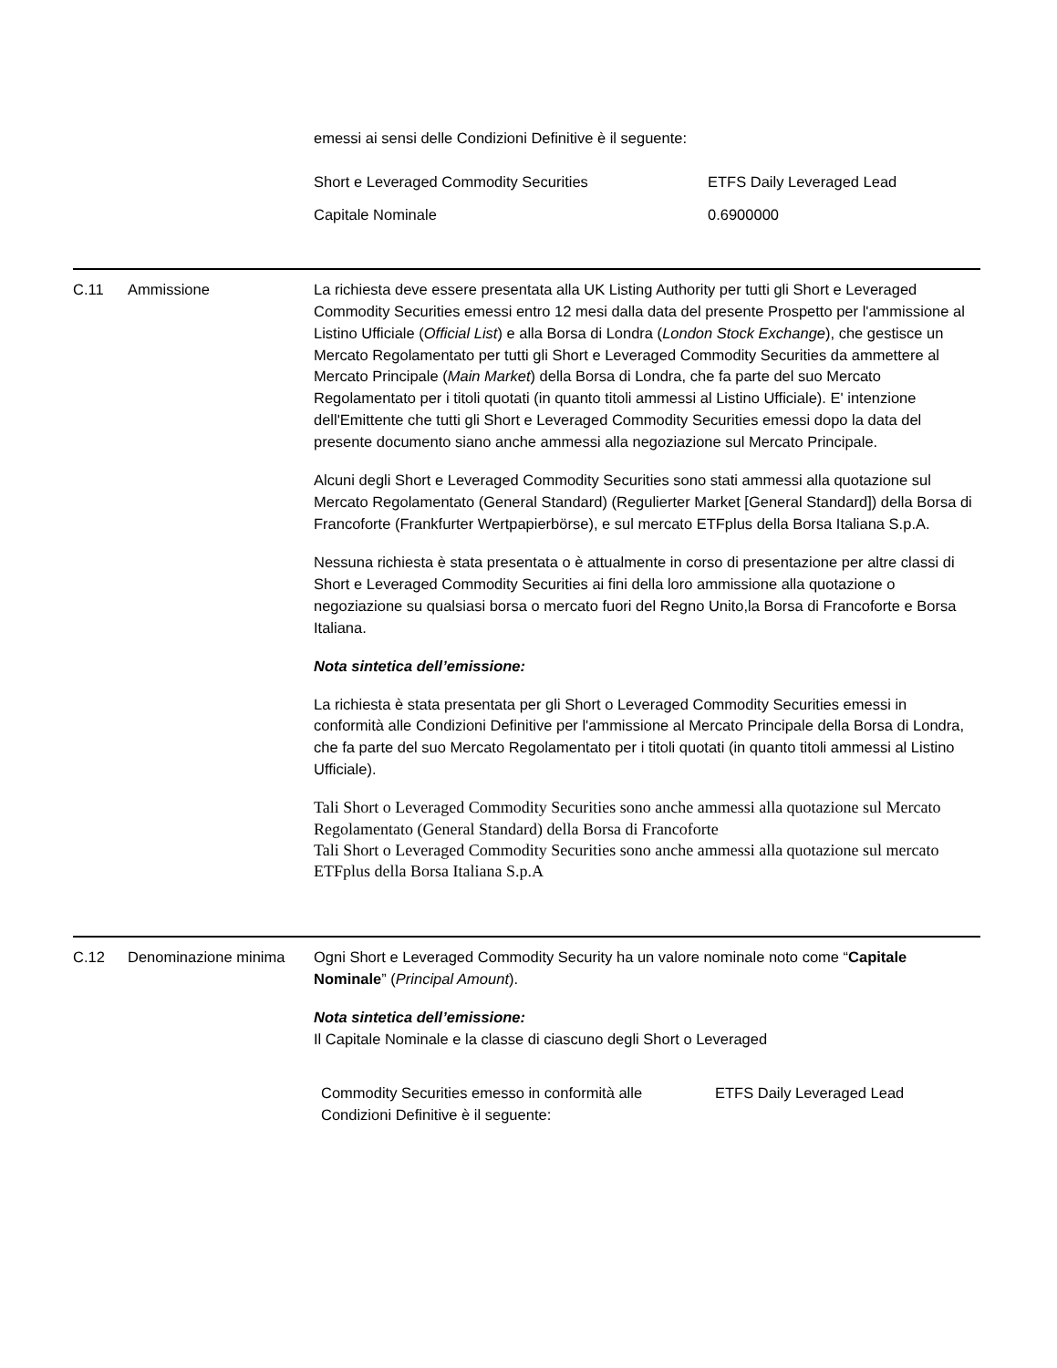emessi ai sensi delle Condizioni Definitive è il seguente:
| Short e Leveraged Commodity Securities | ETFS Daily Leveraged Lead |
| Capitale Nominale | 0.6900000 |
C.11 Ammissione La richiesta deve essere presentata alla UK Listing Authority per tutti gli Short e Leveraged Commodity Securities emessi entro 12 mesi dalla data del presente Prospetto per l'ammissione al Listino Ufficiale (Official List) e alla Borsa di Londra (London Stock Exchange), che gestisce un Mercato Regolamentato per tutti gli Short e Leveraged Commodity Securities da ammettere al Mercato Principale (Main Market) della Borsa di Londra, che fa parte del suo Mercato Regolamentato per i titoli quotati (in quanto titoli ammessi al Listino Ufficiale). E' intenzione dell'Emittente che tutti gli Short e Leveraged Commodity Securities emessi dopo la data del presente documento siano anche ammessi alla negoziazione sul Mercato Principale.
Alcuni degli Short e Leveraged Commodity Securities sono stati ammessi alla quotazione sul Mercato Regolamentato (General Standard) (Regulierter Market [General Standard]) della Borsa di Francoforte (Frankfurter Wertpapierbörse), e sul mercato ETFplus della Borsa Italiana S.p.A.
Nessuna richiesta è stata presentata o è attualmente in corso di presentazione per altre classi di Short e Leveraged Commodity Securities ai fini della loro ammissione alla quotazione o negoziazione su qualsiasi borsa o mercato fuori del Regno Unito,la Borsa di Francoforte e Borsa Italiana.
Nota sintetica dell’emissione:
La richiesta è stata presentata per gli Short o Leveraged Commodity Securities emessi in conformità alle Condizioni Definitive per l'ammissione al Mercato Principale della Borsa di Londra, che fa parte del suo Mercato Regolamentato per i titoli quotati (in quanto titoli ammessi al Listino Ufficiale).
Tali Short o Leveraged Commodity Securities sono anche ammessi alla quotazione sul Mercato Regolamentato (General Standard) della Borsa di Francoforte
Tali Short o Leveraged Commodity Securities sono anche ammessi alla quotazione sul mercato ETFplus della Borsa Italiana S.p.A
C.12 Denominazione minima Ogni Short e Leveraged Commodity Security ha un valore nominale noto come “Capitale Nominale” (Principal Amount).
Nota sintetica dell’emissione:
Il Capitale Nominale e la classe di ciascuno degli Short o Leveraged
| Commodity Securities emesso in conformità alle Condizioni Definitive è il seguente: | ETFS Daily Leveraged Lead |